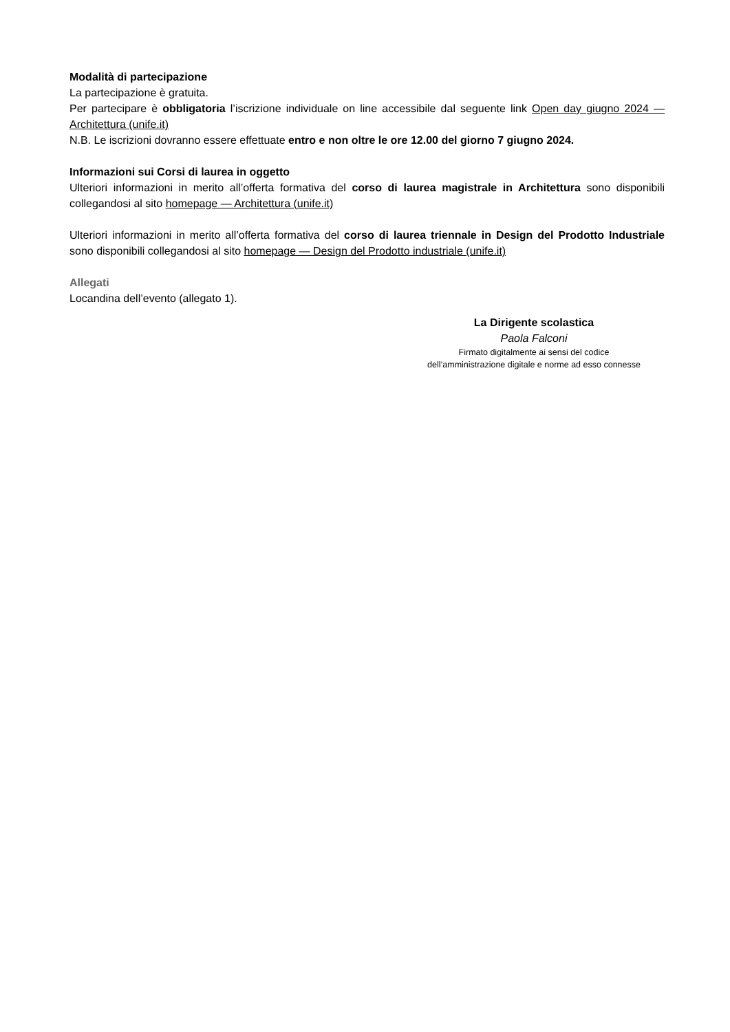Modalità di partecipazione
La partecipazione è gratuita.
Per partecipare è obbligatoria l’iscrizione individuale on line accessibile dal seguente link Open day giugno 2024 — Architettura (unife.it)
N.B. Le iscrizioni dovranno essere effettuate entro e non oltre le ore 12.00 del giorno 7 giugno 2024.
Informazioni sui Corsi di laurea in oggetto
Ulteriori informazioni in merito all’offerta formativa del corso di laurea magistrale in Architettura sono disponibili collegandosi al sito homepage — Architettura (unife.it)
Ulteriori informazioni in merito all’offerta formativa del corso di laurea triennale in Design del Prodotto Industriale sono disponibili collegandosi al sito homepage — Design del Prodotto industriale (unife.it)
Allegati
Locandina dell’evento (allegato 1).
La Dirigente scolastica
Paola Falconi
Firmato digitalmente ai sensi del codice
dell’amministrazione digitale e norme ad esso connesse